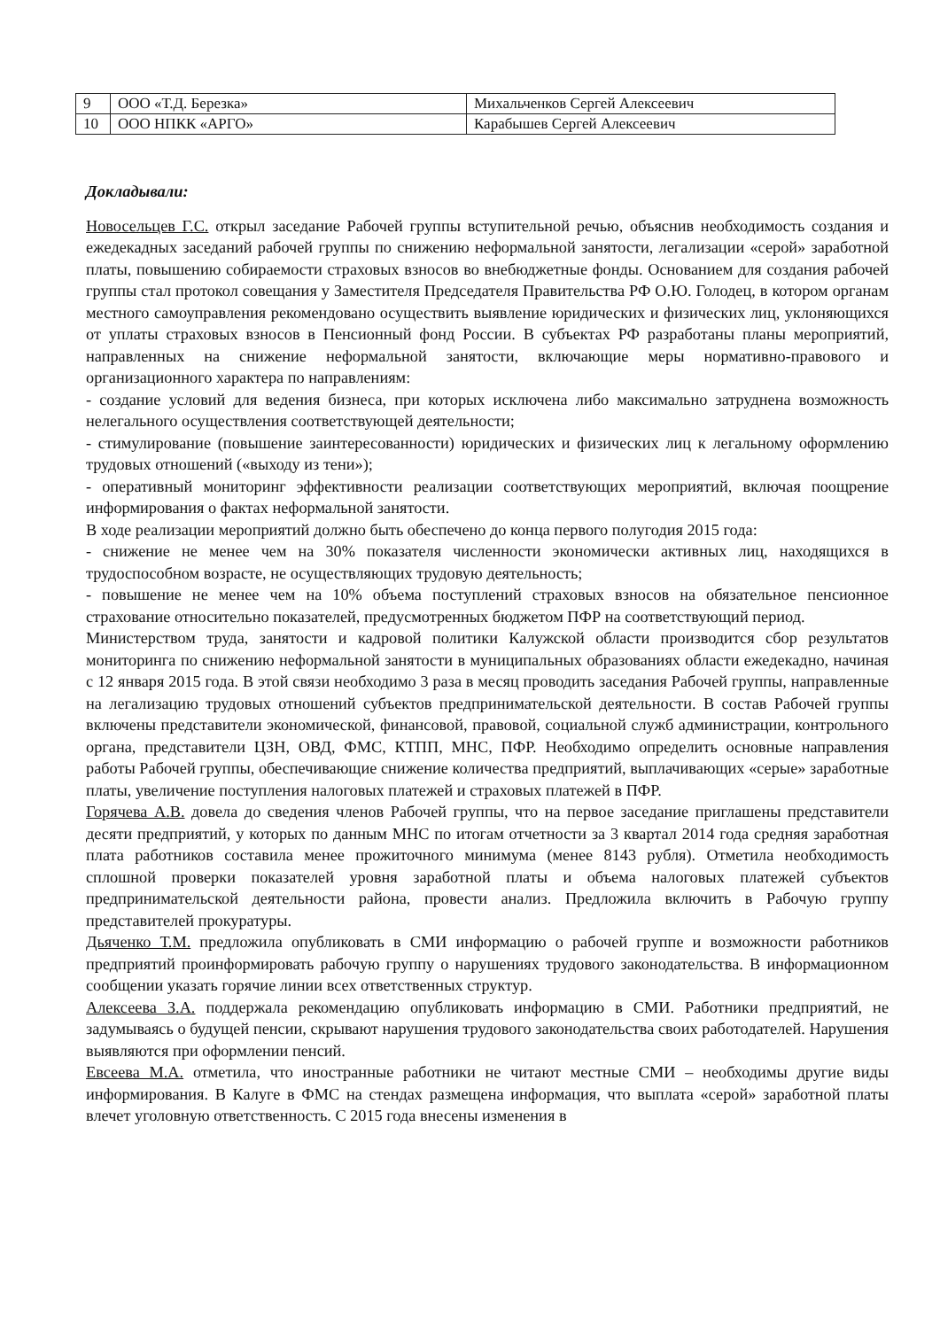| 9 | ООО «Т.Д. Березка» | Михальченков Сергей Алексеевич |
| 10 | ООО НПКК «АРГО» | Карабышев Сергей Алексеевич |
Докладывали:
Новосельцев Г.С. открыл заседание Рабочей группы вступительной речью, объяснив необходимость создания и ежедекадных заседаний рабочей группы по снижению неформальной занятости, легализации «серой» заработной платы, повышению собираемости страховых взносов во внебюджетные фонды. Основанием для создания рабочей группы стал протокол совещания у Заместителя Председателя Правительства РФ О.Ю. Голодец, в котором органам местного самоуправления рекомендовано осуществить выявление юридических и физических лиц, уклоняющихся от уплаты страховых взносов в Пенсионный фонд России. В субъектах РФ разработаны планы мероприятий, направленных на снижение неформальной занятости, включающие меры нормативно-правового и организационного характера по направлениям:
- создание условий для ведения бизнеса, при которых исключена либо максимально затруднена возможность нелегального осуществления соответствующей деятельности;
- стимулирование (повышение заинтересованности) юридических и физических лиц к легальному оформлению трудовых отношений («выходу из тени»);
- оперативный мониторинг эффективности реализации соответствующих мероприятий, включая поощрение информирования о фактах неформальной занятости.
В ходе реализации мероприятий должно быть обеспечено до конца первого полугодия 2015 года:
- снижение не менее чем на 30% показателя численности экономически активных лиц, находящихся в трудоспособном возрасте, не осуществляющих трудовую деятельность;
- повышение не менее чем на 10% объема поступлений страховых взносов на обязательное пенсионное страхование относительно показателей, предусмотренных бюджетом ПФР на соответствующий период.
Министерством труда, занятости и кадровой политики Калужской области производится сбор результатов мониторинга по снижению неформальной занятости в муниципальных образованиях области ежедекадно, начиная с 12 января 2015 года. В этой связи необходимо 3 раза в месяц проводить заседания Рабочей группы, направленные на легализацию трудовых отношений субъектов предпринимательской деятельности. В состав Рабочей группы включены представители экономической, финансовой, правовой, социальной служб администрации, контрольного органа, представители ЦЗН, ОВД, ФМС, КТПП, МНС, ПФР. Необходимо определить основные направления работы Рабочей группы, обеспечивающие снижение количества предприятий, выплачивающих «серые» заработные платы, увеличение поступления налоговых платежей и страховых платежей в ПФР.
Горячева А.В. довела до сведения членов Рабочей группы, что на первое заседание приглашены представители десяти предприятий, у которых по данным МНС по итогам отчетности за 3 квартал 2014 года средняя заработная плата работников составила менее прожиточного минимума (менее 8143 рубля). Отметила необходимость сплошной проверки показателей уровня заработной платы и объема налоговых платежей субъектов предпринимательской деятельности района, провести анализ. Предложила включить в Рабочую группу представителей прокуратуры.
Дьяченко Т.М. предложила опубликовать в СМИ информацию о рабочей группе и возможности работников предприятий проинформировать рабочую группу о нарушениях трудового законодательства. В информационном сообщении указать горячие линии всех ответственных структур.
Алексеева З.А. поддержала рекомендацию опубликовать информацию в СМИ. Работники предприятий, не задумываясь о будущей пенсии, скрывают нарушения трудового законодательства своих работодателей. Нарушения выявляются при оформлении пенсий.
Евсеева М.А. отметила, что иностранные работники не читают местные СМИ – необходимы другие виды информирования. В Калуге в ФМС на стендах размещена информация, что выплата «серой» заработной платы влечет уголовную ответственность. С 2015 года внесены изменения в